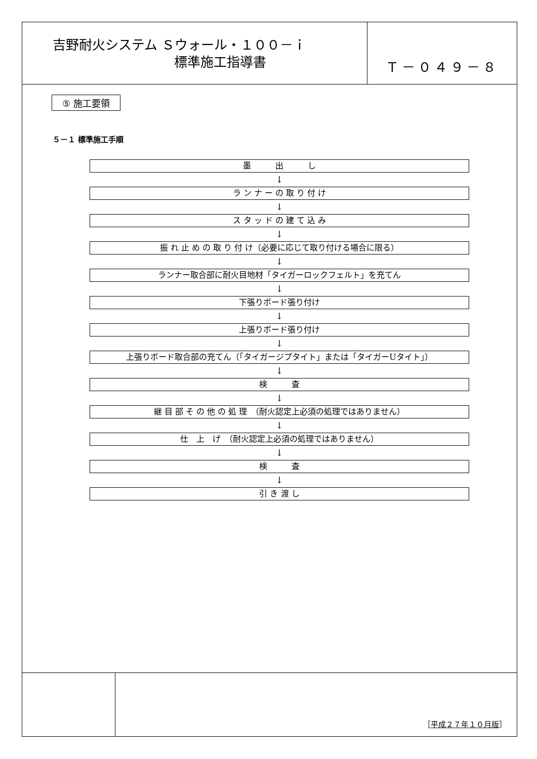吉野耐火システム Ｓウォール・１００－ｉ
標準施工指導書
Ｔ－０４９－８
⑤ 施工要領
５－１ 標準施工手順
墨　　　出　　　し
↓
ラ ン ナ ー の 取 り 付 け
↓
ス タ ッ ド の 建 て 込 み
↓
振 れ 止 め の 取 り 付 け（必要に応じて取り付ける場合に限る）
↓
ランナー取合部に耐火目地材「タイガーロックフェルト」を充てん
↓
下張りボード張り付け
↓
上張りボード張り付け
↓
上張りボード取合部の充てん（「タイガージプタイト」または「タイガーUタイト」）
↓
検　　　査
↓
継 目 部 そ の 他 の 処 理　（耐火認定上必須の処理ではありません）
↓
仕　上　げ　（耐火認定上必須の処理ではありません）
↓
検　　　査
↓
引 き 渡 し
［平成２７年１０月版］